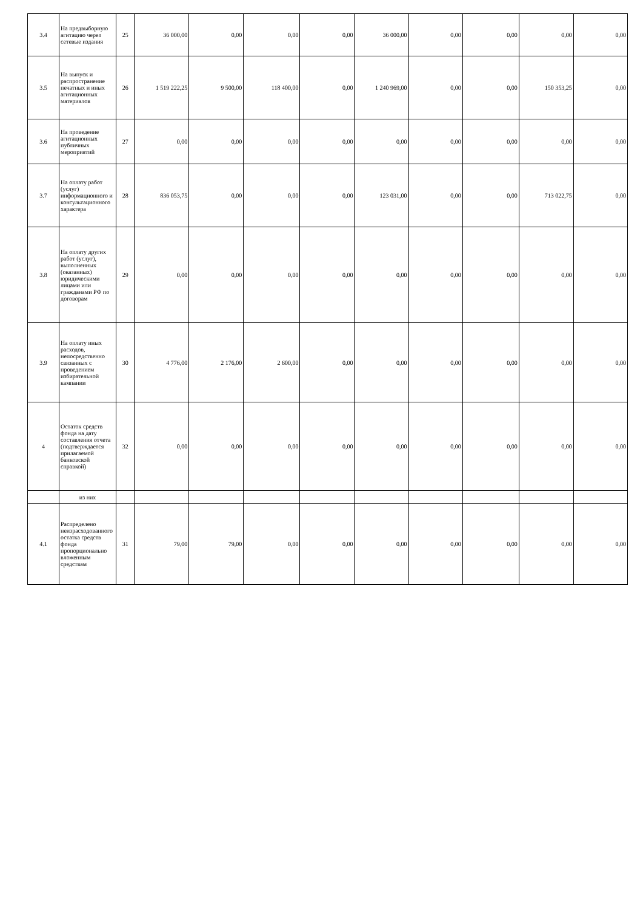| 3.4 | На предвыборную агитацию через сетевые издания | 25 | 36 000,00 | 0,00 | 0,00 | 0,00 | 36 000,00 | 0,00 | 0,00 | 0,00 | 0,00 |
| 3.5 | На выпуск и распространение печатных и иных агитационных материалов | 26 | 1 519 222,25 | 9 500,00 | 118 400,00 | 0,00 | 1 240 969,00 | 0,00 | 0,00 | 150 353,25 | 0,00 |
| 3.6 | На проведение агитационных публичных мероприятий | 27 | 0,00 | 0,00 | 0,00 | 0,00 | 0,00 | 0,00 | 0,00 | 0,00 | 0,00 |
| 3.7 | На оплату работ (услуг) информационного и консультационного характера | 28 | 836 053,75 | 0,00 | 0,00 | 0,00 | 123 031,00 | 0,00 | 0,00 | 713 022,75 | 0,00 |
| 3.8 | На оплату других работ (услуг), выполненных (оказанных) юридическими лицами или гражданами РФ по договорам | 29 | 0,00 | 0,00 | 0,00 | 0,00 | 0,00 | 0,00 | 0,00 | 0,00 | 0,00 |
| 3.9 | На оплату иных расходов, непосредственно связанных с проведением избирательной кампании | 30 | 4 776,00 | 2 176,00 | 2 600,00 | 0,00 | 0,00 | 0,00 | 0,00 | 0,00 | 0,00 |
| 4 | Остаток средств фонда на дату составления отчета (подтверждается прилагаемой банковской справкой) | 32 | 0,00 | 0,00 | 0,00 | 0,00 | 0,00 | 0,00 | 0,00 | 0,00 | 0,00 |
| | из них | | | | | | | | | | |
| 4.1 | Распределено неизрасходованного остатка средств фонда пропорционально вложенным средствам | 31 | 79,00 | 79,00 | 0,00 | 0,00 | 0,00 | 0,00 | 0,00 | 0,00 | 0,00 |